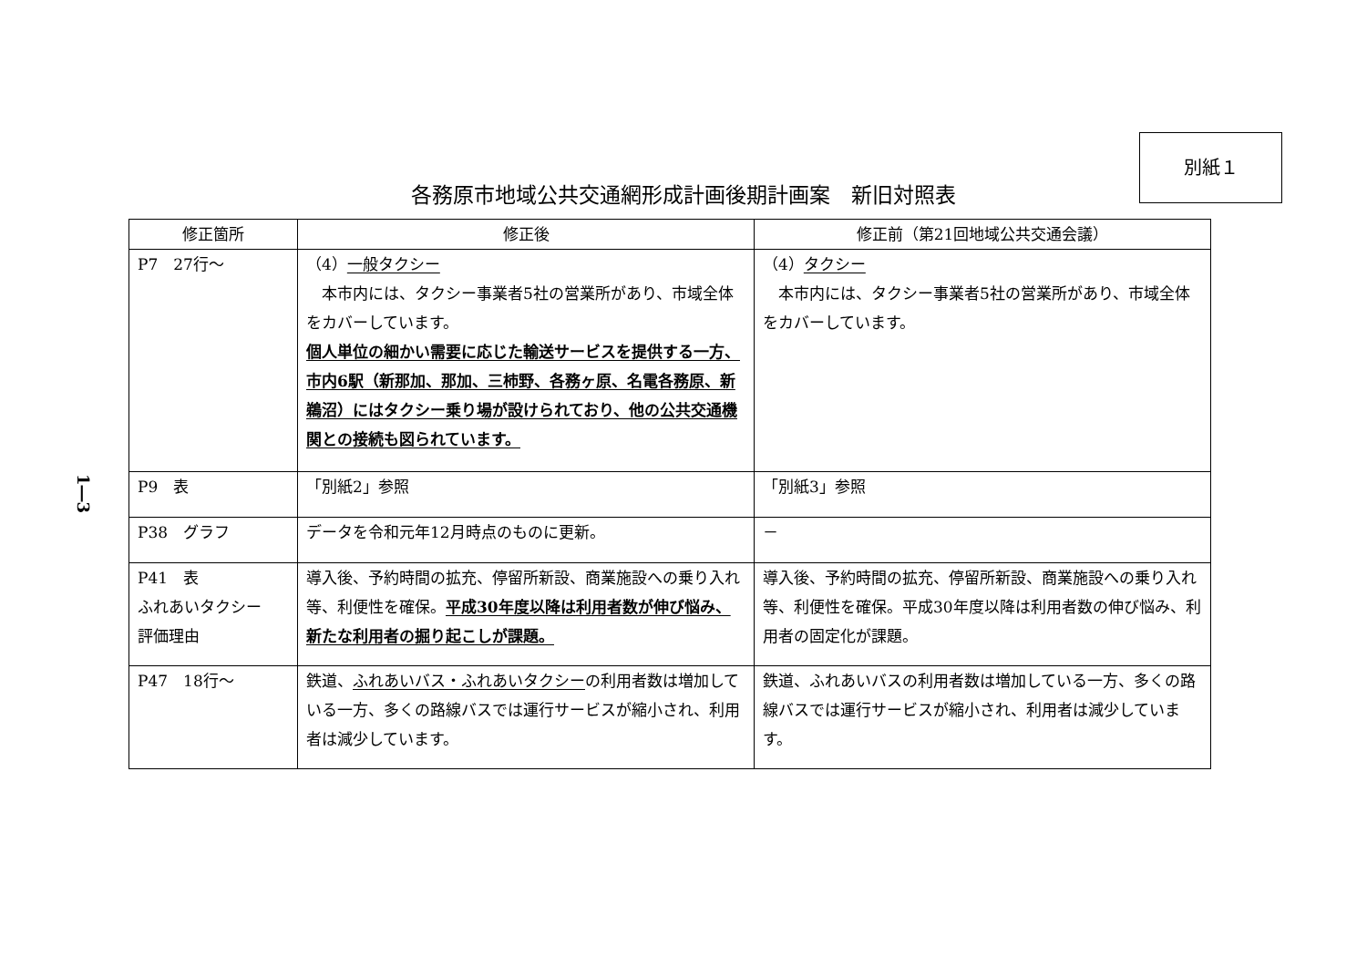別紙１
各務原市地域公共交通網形成計画後期計画案　新旧対照表
1―3
| 修正箇所 | 修正後 | 修正前（第21回地域公共交通会議） |
| --- | --- | --- |
| P7 27行～ | （4） 一般タクシー 本市内には、タクシー事業者5社の営業所があり、市域全体をカバーしています。 個人単位の細かい需要に応じた輸送サービスを提供する一方、市内6駅（新那加、那加、三柿野、各務ヶ原、名電各務原、新鵜沼）にはタクシー乗り場が設けられており、他の公共交通機関との接続も図られています。 | （4） タクシー 本市内には、タクシー事業者5社の営業所があり、市域全体をカバーしています。 |
| P9 表 | 「別紙2」参照 | 「別紙3」参照 |
| P38 グラフ | データを令和元年12月時点のものに更新。 | － |
| P41 表 ふれあいタクシー 評価理由 | 導入後、予約時間の拡充、停留所新設、商業施設への乗り入れ等、利便性を確保。 平成30年度以降は利用者数が伸び悩み、新たな利用者の掘り起こしが課題。 | 導入後、予約時間の拡充、停留所新設、商業施設への乗り入れ等、利便性を確保。平成30年度以降は利用者数の伸び悩み、利用者の固定化が課題。 |
| P47 18行～ | 鉄道、 ふれあいバス・ふれあいタクシー の利用者数は増加している一方、多くの路線バスでは運行サービスが縮小され、利用者は減少しています。 | 鉄道、ふれあいバスの利用者数は増加している一方、多くの路線バスでは運行サービスが縮小され、利用者は減少しています。 |